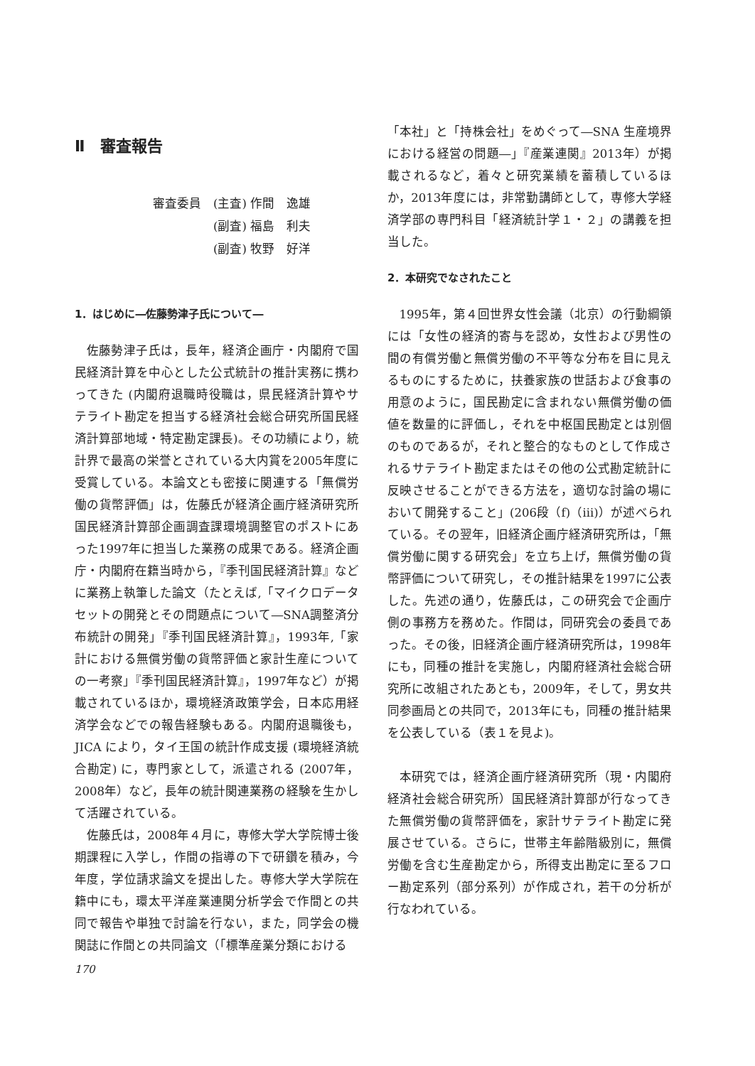Ⅱ　審査報告
審査委員　(主査) 作間　逸雄
　　　　　(副査) 福島　利夫
　　　　　(副査) 牧野　好洋
1．はじめに―佐藤勢津子氏について―
佐藤勢津子氏は，長年，経済企画庁・内閣府で国民経済計算を中心とした公式統計の推計実務に携わってきた (内閣府退職時役職は，県民経済計算やサテライト勘定を担当する経済社会総合研究所国民経済計算部地域・特定勘定課長)。その功績により，統計界で最高の栄誉とされている大内賞を2005年度に受賞している。本論文とも密接に関連する「無償労働の貨幣評価」は，佐藤氏が経済企画庁経済研究所国民経済計算部企画調査課環境調整官のポストにあった1997年に担当した業務の成果である。経済企画庁・内閣府在籍当時から，『季刊国民経済計算』などに業務上執筆した論文（たとえば,「マイクロデータセットの開発とその問題点について―SNA調整済分布統計の開発」『季刊国民経済計算』，1993年,「家計における無償労働の貨幣評価と家計生産についての一考察」『季刊国民経済計算』，1997年など）が掲載されているほか，環境経済政策学会，日本応用経済学会などでの報告経験もある。内閣府退職後も，JICA により，タイ王国の統計作成支援 (環境経済統合勘定) に，専門家として，派遣される (2007年，2008年）など，長年の統計関連業務の経験を生かして活躍されている。
佐藤氏は，2008年４月に，専修大学大学院博士後期課程に入学し，作間の指導の下で研鑽を積み，今年度，学位請求論文を提出した。専修大学大学院在籍中にも，環太平洋産業連関分析学会で作間との共同で報告や単独で討論を行ない，また，同学会の機関誌に作間との共同論文（「標準産業分類における
「本社」と「持株会社」をめぐって―SNA 生産境界における経営の問題―」『産業連関』2013年）が掲載されるなど，着々と研究業績を蓄積しているほか，2013年度には，非常勤講師として，専修大学経済学部の専門科目「経済統計学１・２」の講義を担当した。
2．本研究でなされたこと
1995年，第４回世界女性会議（北京）の行動綱領には「女性の経済的寄与を認め，女性および男性の間の有償労働と無償労働の不平等な分布を目に見えるものにするために，扶養家族の世話および食事の用意のように，国民勘定に含まれない無償労働の価値を数量的に評価し，それを中枢国民勘定とは別個のものであるが，それと整合的なものとして作成されるサテライト勘定またはその他の公式勘定統計に反映させることができる方法を，適切な討論の場において開発すること」(206段（f)（iii)）が述べられている。その翌年，旧経済企画庁経済研究所は，「無償労働に関する研究会」を立ち上げ，無償労働の貨幣評価について研究し，その推計結果を1997に公表した。先述の通り，佐藤氏は，この研究会で企画庁側の事務方を務めた。作間は，同研究会の委員であった。その後，旧経済企画庁経済研究所は，1998年にも，同種の推計を実施し，内閣府経済社会総合研究所に改組されたあとも，2009年，そして，男女共同参画局との共同で，2013年にも，同種の推計結果を公表している（表１を見よ)。
本研究では，経済企画庁経済研究所（現・内閣府経済社会総合研究所）国民経済計算部が行なってきた無償労働の貨幣評価を，家計サテライト勘定に発展させている。さらに，世帯主年齢階級別に，無償労働を含む生産勘定から，所得支出勘定に至るフロー勘定系列（部分系列）が作成され，若干の分析が行なわれている。
170